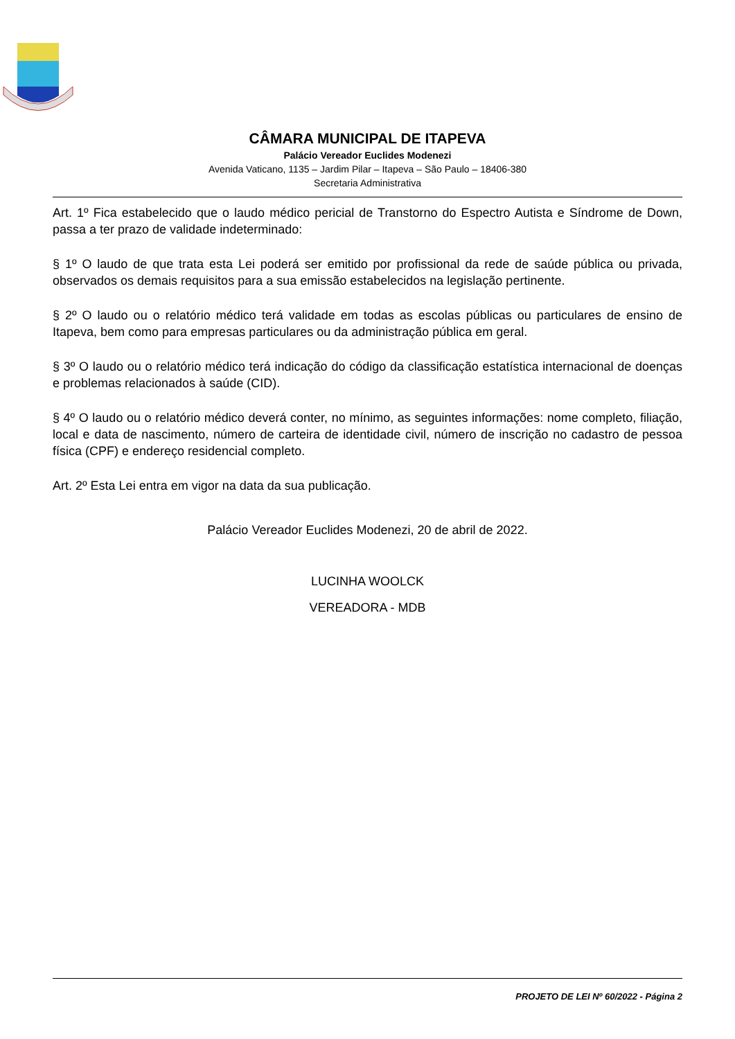CÂMARA MUNICIPAL DE ITAPEVA
Palácio Vereador Euclides Modenezi
Avenida Vaticano, 1135 – Jardim Pilar – Itapeva – São Paulo – 18406-380
Secretaria Administrativa
Art. 1º Fica estabelecido que o laudo médico pericial de Transtorno do Espectro Autista e Síndrome de Down, passa a ter prazo de validade indeterminado:
§ 1º O laudo de que trata esta Lei poderá ser emitido por profissional da rede de saúde pública ou privada, observados os demais requisitos para a sua emissão estabelecidos na legislação pertinente.
§ 2º O laudo ou o relatório médico terá validade em todas as escolas públicas ou particulares de ensino de Itapeva, bem como para empresas particulares ou da administração pública em geral.
§ 3º O laudo ou o relatório médico terá indicação do código da classificação estatística internacional de doenças e problemas relacionados à saúde (CID).
§ 4º O laudo ou o relatório médico deverá conter, no mínimo, as seguintes informações: nome completo, filiação, local e data de nascimento, número de carteira de identidade civil, número de inscrição no cadastro de pessoa física (CPF) e endereço residencial completo.
Art. 2º Esta Lei entra em vigor na data da sua publicação.
Palácio Vereador Euclides Modenezi, 20 de abril de 2022.
LUCINHA WOOLCK
VEREADORA - MDB
PROJETO DE LEI Nº 60/2022 - Página 2